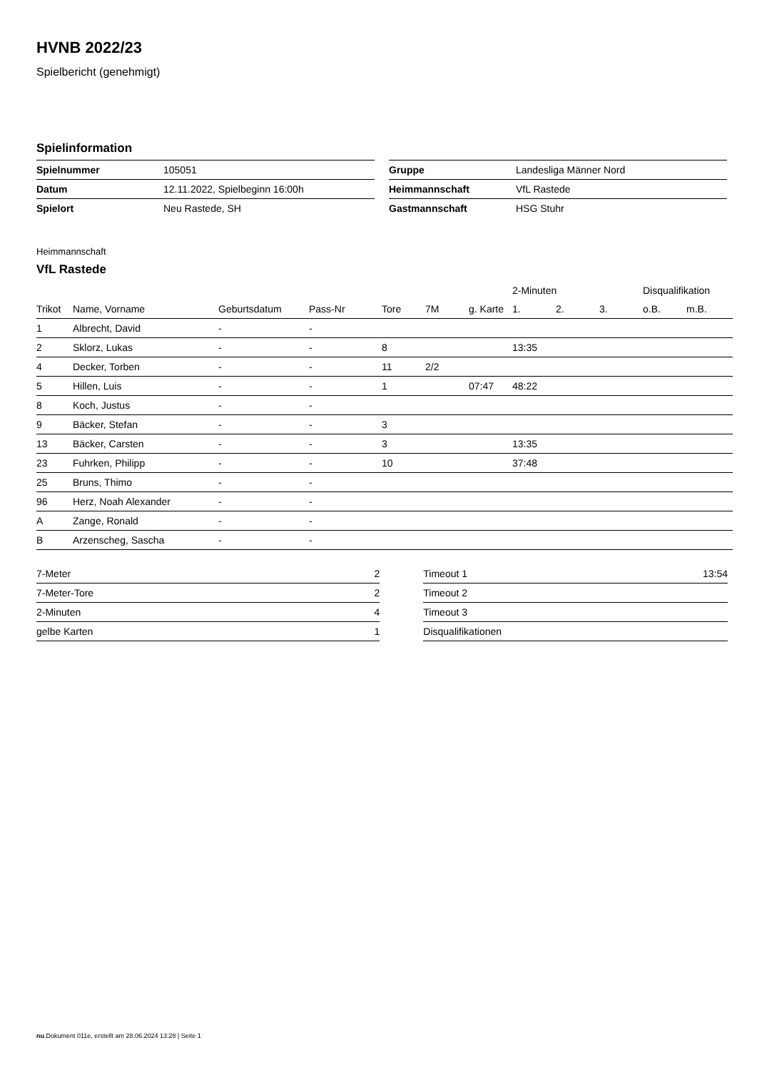HVNB 2022/23
Spielbericht (genehmigt)
Spielinformation
| Spielnummer | 105051 |
| Datum | 12.11.2022, Spielbeginn 16:00h |
| Spielort | Neu Rastede, SH |
| Gruppe | Landesliga Männer Nord |
| Heimmannschaft | VfL Rastede |
| Gastmannschaft | HSG Stuhr |
Heimmannschaft
VfL Rastede
| | | | | | | | 2-Minuten | | | Disqualifikation | |
| --- | --- | --- | --- | --- | --- | --- | --- | --- | --- | --- | --- |
| Trikot | Name, Vorname | Geburtsdatum | Pass-Nr | Tore | 7M | g. Karte | 1. | 2. | 3. | o.B. | m.B. |
| 1 | Albrecht, David | - | - | | | | | | | | |
| 2 | Sklorz, Lukas | - | - | 8 | | | 13:35 | | | | |
| 4 | Decker, Torben | - | - | 11 | 2/2 | | | | | | |
| 5 | Hillen, Luis | - | - | 1 | | 07:47 | 48:22 | | | | |
| 8 | Koch, Justus | - | - | | | | | | | | |
| 9 | Bäcker, Stefan | - | - | 3 | | | | | | | |
| 13 | Bäcker, Carsten | - | - | 3 | | | 13:35 | | | | |
| 23 | Fuhrken, Philipp | - | - | 10 | | | 37:48 | | | | |
| 25 | Bruns, Thimo | - | - | | | | | | | | |
| 96 | Herz, Noah Alexander | - | - | | | | | | | | |
| A | Zange, Ronald | - | - | | | | | | | | |
| B | Arzenscheg, Sascha | - | - | | | | | | | | |
| 7-Meter | 2 |
| 7-Meter-Tore | 2 |
| 2-Minuten | 4 |
| gelbe Karten | 1 |
| Timeout 1 | 13:54 |
| Timeout 2 | |
| Timeout 3 | |
| Disqualifikationen | |
nu.Dokument 011e, erstellt am 28.06.2024 13:28 | Seite 1